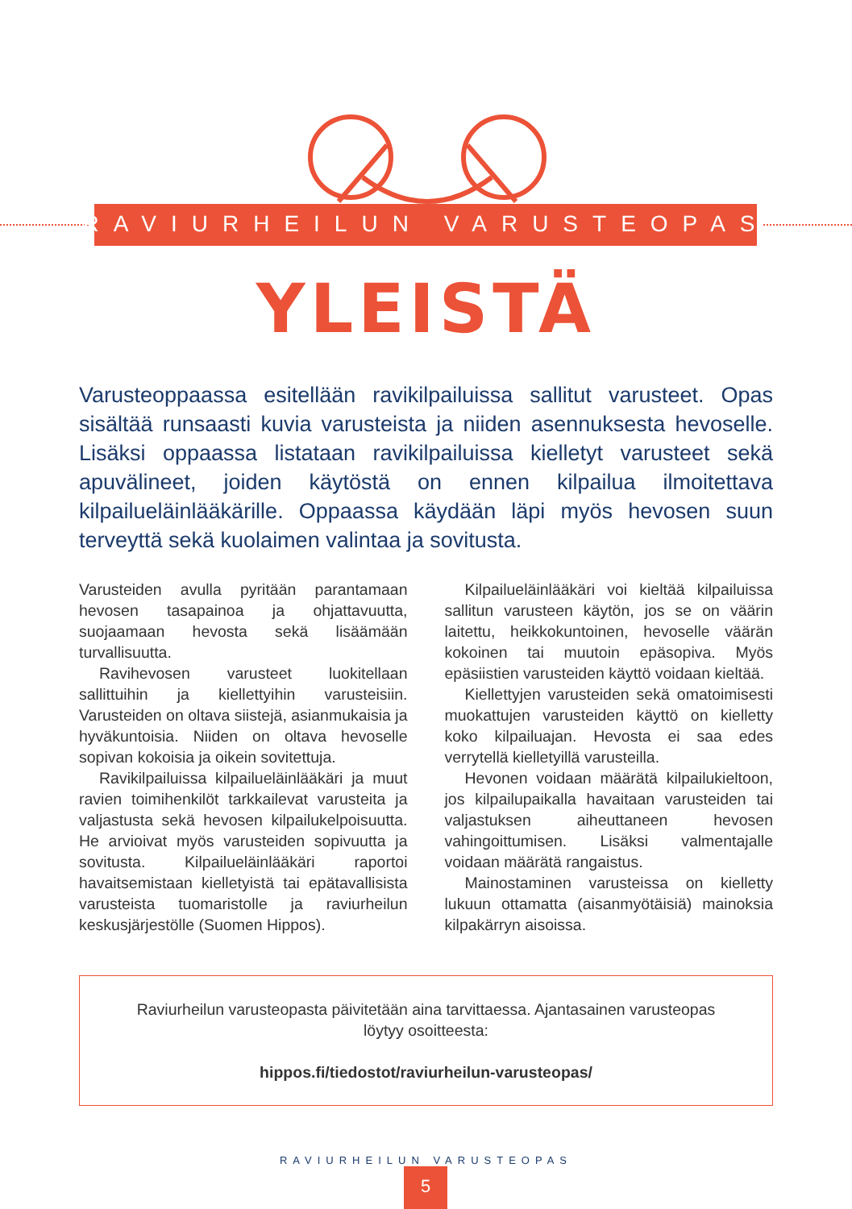RAVIURHEILUN VARUSTEOPAS
YLEISTÄ
Varusteoppaassa esitellään ravikilpailuissa sallitut varusteet. Opas sisältää runsaasti kuvia varusteista ja niiden asennuksesta hevoselle. Lisäksi oppaassa listataan ravikilpailuissa kielletyt varusteet sekä apuvälineet, joiden käytöstä on ennen kilpailua ilmoitettava kilpailueläinlääkärille. Oppaassa käydään läpi myös hevosen suun terveyttä sekä kuolaimen valintaa ja sovitusta.
Varusteiden avulla pyritään parantamaan hevosen tasapainoa ja ohjattavuutta, suojaamaan hevosta sekä lisäämään turvallisuutta.
Ravihevosen varusteet luokitellaan sallittuihin ja kiellettyihin varusteisiin. Varusteiden on oltava siistejä, asianmukaisia ja hyväkuntoisia. Niiden on oltava hevoselle sopivan kokoisia ja oikein sovitettuja.
Ravikilpailuissa kilpailueläinlääkäri ja muut ravien toimihenkilöt tarkkailevat varusteita ja valjastusta sekä hevosen kilpailukelpoisuutta. He arvioivat myös varusteiden sopivuutta ja sovitusta. Kilpailueläinlääkäri raportoi havaitsemistaan kielletyistä tai epätavallisista varusteista tuomaristolle ja raviurheilun keskusjärjestölle (Suomen Hippos).
Kilpailueläinlääkäri voi kieltää kilpailuissa sallitun varusteen käytön, jos se on väärin laitettu, heikkokuntoinen, hevoselle väärän kokoinen tai muutoin epäsopiva. Myös epäsiistien varusteiden käyttö voidaan kieltää.
Kiellettyjen varusteiden sekä omatoimisesti muokattujen varusteiden käyttö on kielletty koko kilpailuajan. Hevosta ei saa edes verrytellä kielletyillä varusteilla.
Hevonen voidaan määrätä kilpailukieltoon, jos kilpailupaikalla havaitaan varusteiden tai valjastuksen aiheuttaneen hevosen vahingoittumisen. Lisäksi valmentajalle voidaan määrätä rangaistus.
Mainostaminen varusteissa on kielletty lukuun ottamatta (aisanmyötäisiä) mainoksia kilpakärryn aisoissa.
Raviurheilun varusteopasta päivitetään aina tarvittaessa. Ajantasainen varusteopas löytyy osoitteesta:
hippos.fi/tiedostot/raviurheilun-varusteopas/
RAVIURHEILUN VARUSTEOPAS
5